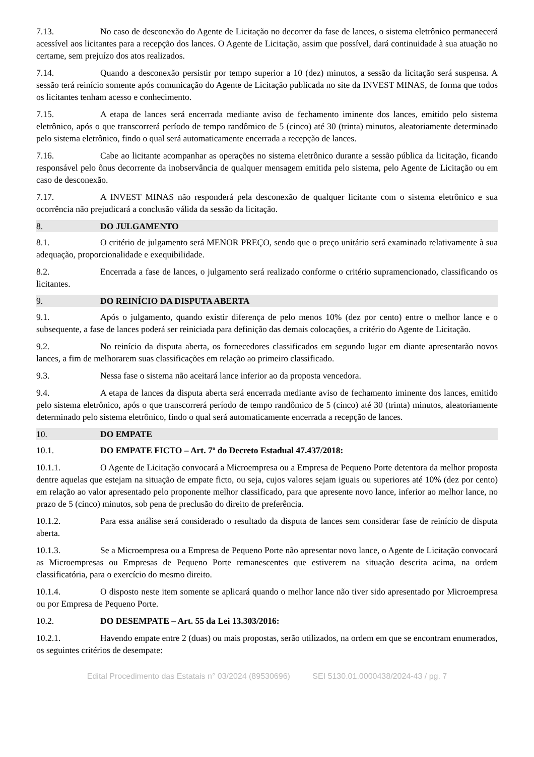7.13. No caso de desconexão do Agente de Licitação no decorrer da fase de lances, o sistema eletrônico permanecerá acessível aos licitantes para a recepção dos lances. O Agente de Licitação, assim que possível, dará continuidade à sua atuação no certame, sem prejuízo dos atos realizados.
7.14. Quando a desconexão persistir por tempo superior a 10 (dez) minutos, a sessão da licitação será suspensa. A sessão terá reinício somente após comunicação do Agente de Licitação publicada no site da INVEST MINAS, de forma que todos os licitantes tenham acesso e conhecimento.
7.15. A etapa de lances será encerrada mediante aviso de fechamento iminente dos lances, emitido pelo sistema eletrônico, após o que transcorrerá período de tempo randômico de 5 (cinco) até 30 (trinta) minutos, aleatoriamente determinado pelo sistema eletrônico, findo o qual será automaticamente encerrada a recepção de lances.
7.16. Cabe ao licitante acompanhar as operações no sistema eletrônico durante a sessão pública da licitação, ficando responsável pelo ônus decorrente da inobservância de qualquer mensagem emitida pelo sistema, pelo Agente de Licitação ou em caso de desconexão.
7.17. A INVEST MINAS não responderá pela desconexão de qualquer licitante com o sistema eletrônico e sua ocorrência não prejudicará a conclusão válida da sessão da licitação.
8. DO JULGAMENTO
8.1. O critério de julgamento será MENOR PREÇO, sendo que o preço unitário será examinado relativamente à sua adequação, proporcionalidade e exequibilidade.
8.2. Encerrada a fase de lances, o julgamento será realizado conforme o critério supramencionado, classificando os licitantes.
9. DO REINÍCIO DA DISPUTA ABERTA
9.1. Após o julgamento, quando existir diferença de pelo menos 10% (dez por cento) entre o melhor lance e o subsequente, a fase de lances poderá ser reiniciada para definição das demais colocações, a critério do Agente de Licitação.
9.2. No reinício da disputa aberta, os fornecedores classificados em segundo lugar em diante apresentarão novos lances, a fim de melhorarem suas classificações em relação ao primeiro classificado.
9.3. Nessa fase o sistema não aceitará lance inferior ao da proposta vencedora.
9.4. A etapa de lances da disputa aberta será encerrada mediante aviso de fechamento iminente dos lances, emitido pelo sistema eletrônico, após o que transcorrerá período de tempo randômico de 5 (cinco) até 30 (trinta) minutos, aleatoriamente determinado pelo sistema eletrônico, findo o qual será automaticamente encerrada a recepção de lances.
10. DO EMPATE
10.1. DO EMPATE FICTO – Art. 7º do Decreto Estadual 47.437/2018:
10.1.1. O Agente de Licitação convocará a Microempresa ou a Empresa de Pequeno Porte detentora da melhor proposta dentre aquelas que estejam na situação de empate ficto, ou seja, cujos valores sejam iguais ou superiores até 10% (dez por cento) em relação ao valor apresentado pelo proponente melhor classificado, para que apresente novo lance, inferior ao melhor lance, no prazo de 5 (cinco) minutos, sob pena de preclusão do direito de preferência.
10.1.2. Para essa análise será considerado o resultado da disputa de lances sem considerar fase de reinício de disputa aberta.
10.1.3. Se a Microempresa ou a Empresa de Pequeno Porte não apresentar novo lance, o Agente de Licitação convocará as Microempresas ou Empresas de Pequeno Porte remanescentes que estiverem na situação descrita acima, na ordem classificatória, para o exercício do mesmo direito.
10.1.4. O disposto neste item somente se aplicará quando o melhor lance não tiver sido apresentado por Microempresa ou por Empresa de Pequeno Porte.
10.2. DO DESEMPATE – Art. 55 da Lei 13.303/2016:
10.2.1. Havendo empate entre 2 (duas) ou mais propostas, serão utilizados, na ordem em que se encontram enumerados, os seguintes critérios de desempate:
Edital Procedimento das Estatais n° 03/2024 (89530696) SEI 5130.01.0000438/2024-43 / pg. 7